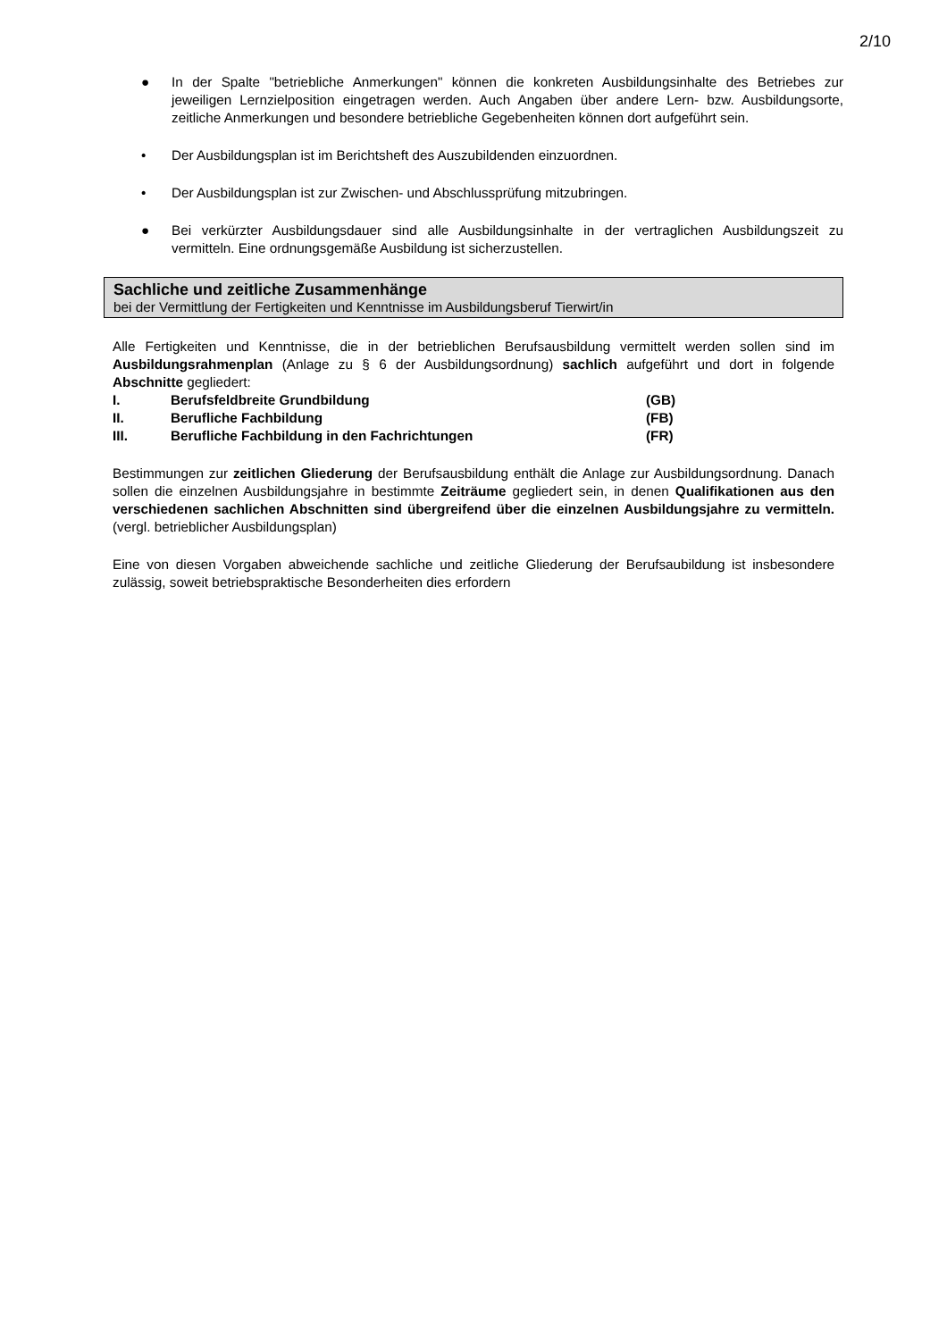2/10
● In der Spalte "betriebliche Anmerkungen" können die konkreten Ausbildungsinhalte des Betriebes zur jeweiligen Lernzielposition eingetragen werden. Auch Angaben über andere Lern- bzw. Ausbildungsorte, zeitliche Anmerkungen und besondere betriebliche Gegebenheiten können dort aufgeführt sein.
• Der Ausbildungsplan ist im Berichtsheft des Auszubildenden einzuordnen.
• Der Ausbildungsplan ist zur Zwischen- und Abschlussprüfung mitzubringen.
● Bei verkürzter Ausbildungsdauer sind alle Ausbildungsinhalte in der vertraglichen Ausbildungszeit zu vermitteln. Eine ordnungsgemäße Ausbildung ist sicherzustellen.
Sachliche und zeitliche Zusammenhänge
bei der Vermittlung der Fertigkeiten und Kenntnisse im Ausbildungsberuf Tierwirt/in
Alle Fertigkeiten und Kenntnisse, die in der betrieblichen Berufsausbildung vermittelt werden sollen sind im Ausbildungsrahmenplan (Anlage zu § 6 der Ausbildungsordnung) sachlich aufgeführt und dort in folgende Abschnitte gegliedert:
| I. | Berufsfeldbreite Grundbildung | (GB) |
| II. | Berufliche Fachbildung | (FB) |
| III. | Berufliche Fachbildung in den Fachrichtungen | (FR) |
Bestimmungen zur zeitlichen Gliederung der Berufsausbildung enthält die Anlage zur Ausbildungsordnung. Danach sollen die einzelnen Ausbildungsjahre in bestimmte Zeiträume gegliedert sein, in denen Qualifikationen aus den verschiedenen sachlichen Abschnitten sind übergreifend über die einzelnen Ausbildungsjahre zu vermitteln. (vergl. betrieblicher Ausbildungsplan)
Eine von diesen Vorgaben abweichende sachliche und zeitliche Gliederung der Berufsaubildung ist insbesondere zulässig, soweit betriebspraktische Besonderheiten dies erfordern